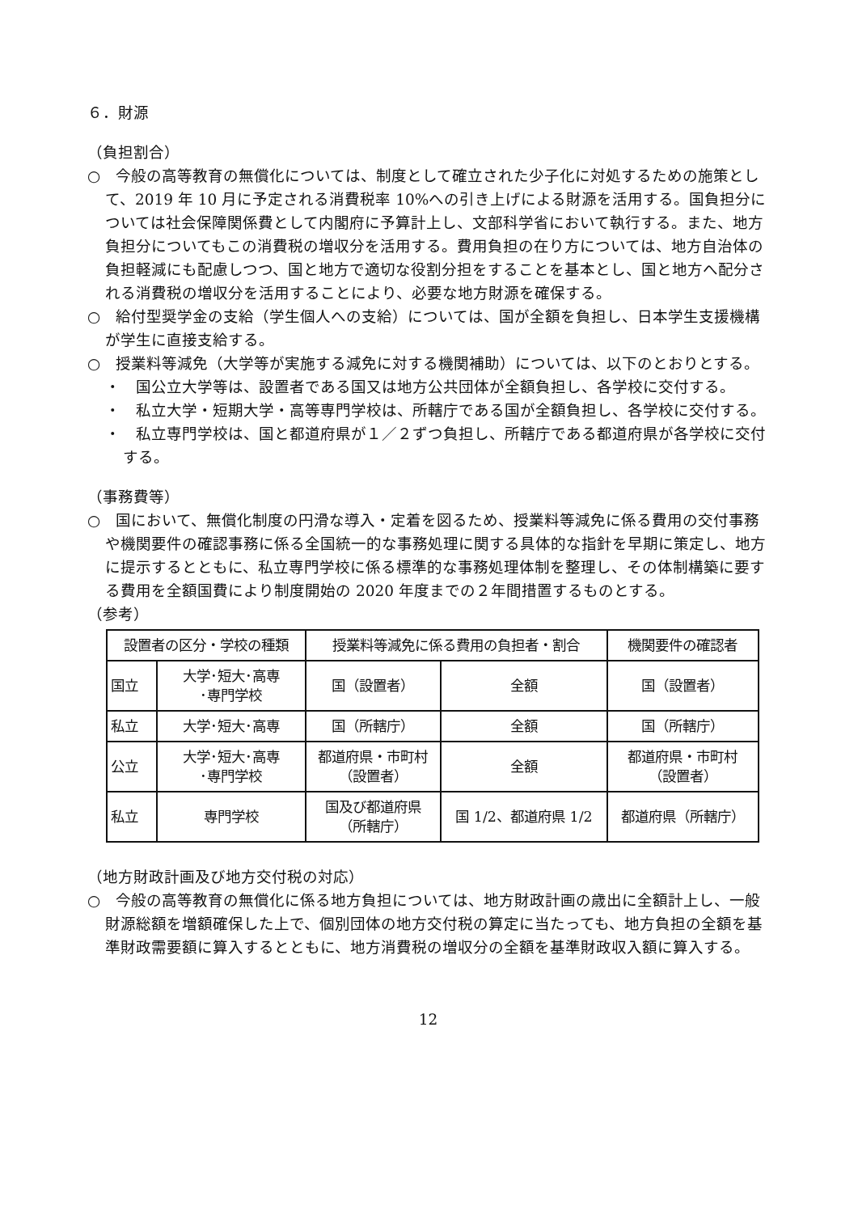６．財源
（負担割合）
○　今般の高等教育の無償化については、制度として確立された少子化に対処するための施策として、2019 年 10 月に予定される消費税率 10%への引き上げによる財源を活用する。国負担分については社会保障関係費として内閣府に予算計上し、文部科学省において執行する。また、地方負担分についてもこの消費税の増収分を活用する。費用負担の在り方については、地方自治体の負担軽減にも配慮しつつ、国と地方で適切な役割分担をすることを基本とし、国と地方へ配分される消費税の増収分を活用することにより、必要な地方財源を確保する。
○　給付型奨学金の支給（学生個人への支給）については、国が全額を負担し、日本学生支援機構が学生に直接支給する。
○　授業料等減免（大学等が実施する減免に対する機関補助）については、以下のとおりとする。
・　国公立大学等は、設置者である国又は地方公共団体が全額負担し、各学校に交付する。
・　私立大学・短期大学・高等専門学校は、所轄庁である国が全額負担し、各学校に交付する。
・　私立専門学校は、国と都道府県が１／２ずつ負担し、所轄庁である都道府県が各学校に交付する。
（事務費等）
○　国において、無償化制度の円滑な導入・定着を図るため、授業料等減免に係る費用の交付事務や機関要件の確認事務に係る全国統一的な事務処理に関する具体的な指針を早期に策定し、地方に提示するとともに、私立専門学校に係る標準的な事務処理体制を整理し、その体制構築に要する費用を全額国費により制度開始の 2020 年度までの２年間措置するものとする。
（参考）
| 設置者の区分・学校の種類 | | 授業料等減免に係る費用の負担者・割合 | | 機関要件の確認者 |
| --- | --- | --- | --- | --- |
| 国立 | 大学･短大･高専 ･専門学校 | 国（設置者） | 全額 | 国（設置者） |
| 私立 | 大学･短大･高専 | 国（所轄庁） | 全額 | 国（所轄庁） |
| 公立 | 大学･短大･高専 ･専門学校 | 都道府県・市町村 （設置者） | 全額 | 都道府県・市町村 （設置者） |
| 私立 | 専門学校 | 国及び都道府県 （所轄庁） | 国 1/2、都道府県 1/2 | 都道府県（所轄庁） |
（地方財政計画及び地方交付税の対応）
○　今般の高等教育の無償化に係る地方負担については、地方財政計画の歳出に全額計上し、一般財源総額を増額確保した上で、個別団体の地方交付税の算定に当たっても、地方負担の全額を基準財政需要額に算入するとともに、地方消費税の増収分の全額を基準財政収入額に算入する。
12